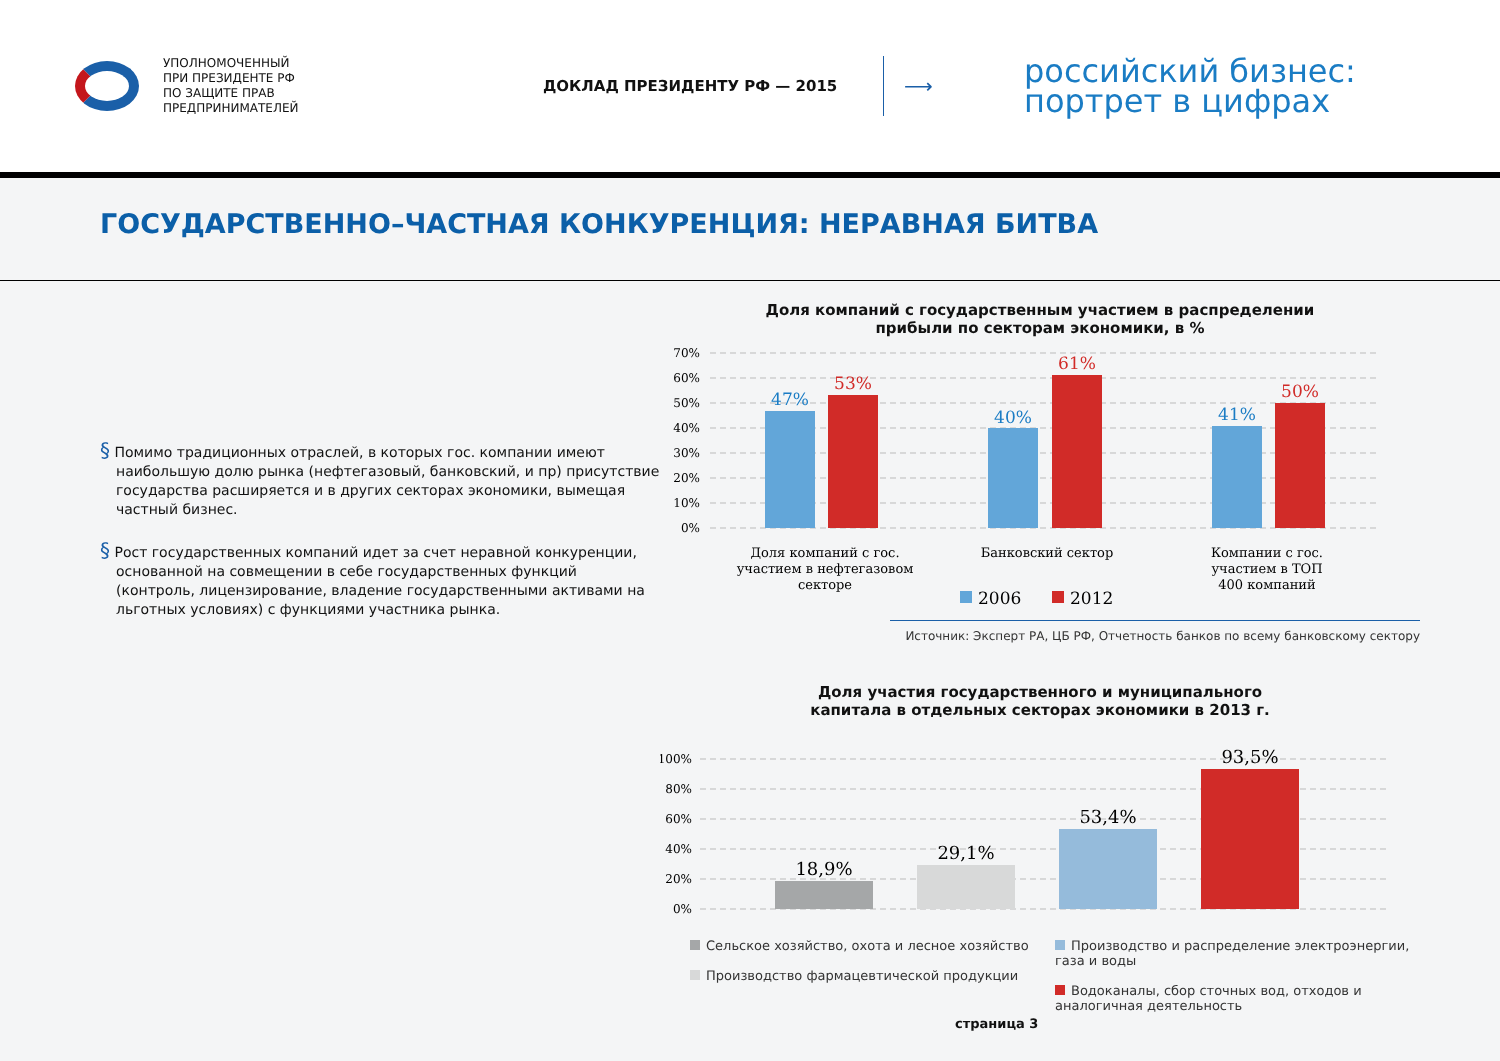УПОЛНОМОЧЕННЫЙ
ПРИ ПРЕЗИДЕНТЕ РФ
ПО ЗАЩИТЕ ПРАВ
ПРЕДПРИНИМАТЕЛЕЙ
ДОКЛАД ПРЕЗИДЕНТУ РФ — 2015
⟶
российский бизнес:
портрет в цифрах
ГОСУДАРСТВЕННО–ЧАСТНАЯ КОНКУРЕНЦИЯ: НЕРАВНАЯ БИТВА
§ Помимо традиционных отраслей, в которых гос. компании имеют наибольшую долю рынка (нефтегазовый, банковский, и пр) присутствие государства расширяется и в других секторах экономики, вымещая частный бизнес.
§ Рост государственных компаний идет за счет неравной конкуренции, основанной на совмещении в себе государственных функций (контроль, лицензирование, владение государственными активами на льготных условиях) с функциями участника рынка.
Доля компаний с государственным участием в распределении
прибыли по секторам экономики, в %
70%
60%
50%
40%
30%
20%
10%
0%
47%
53%
40%
61%
41%
50%
Доля компаний с гос.
участием в нефтегазовом
секторе
Банковский сектор
Компании с гос.
участием в ТОП
400 компаний
2006
2012
Источник: Эксперт РА, ЦБ РФ, Отчетность банков по всему банковскому сектору
Доля участия государственного и муниципального
капитала в отдельных секторах экономики в 2013 г.
100%
80%
60%
40%
20%
0%
18,9%
29,1%
53,4%
93,5%
Сельское хозяйство, охота и лесное хозяйство
Производство фармацевтической продукции
Производство и распределение электроэнергии, газа и воды
Водоканалы, сбор сточных вод, отходов и аналогичная деятельность
страница 3